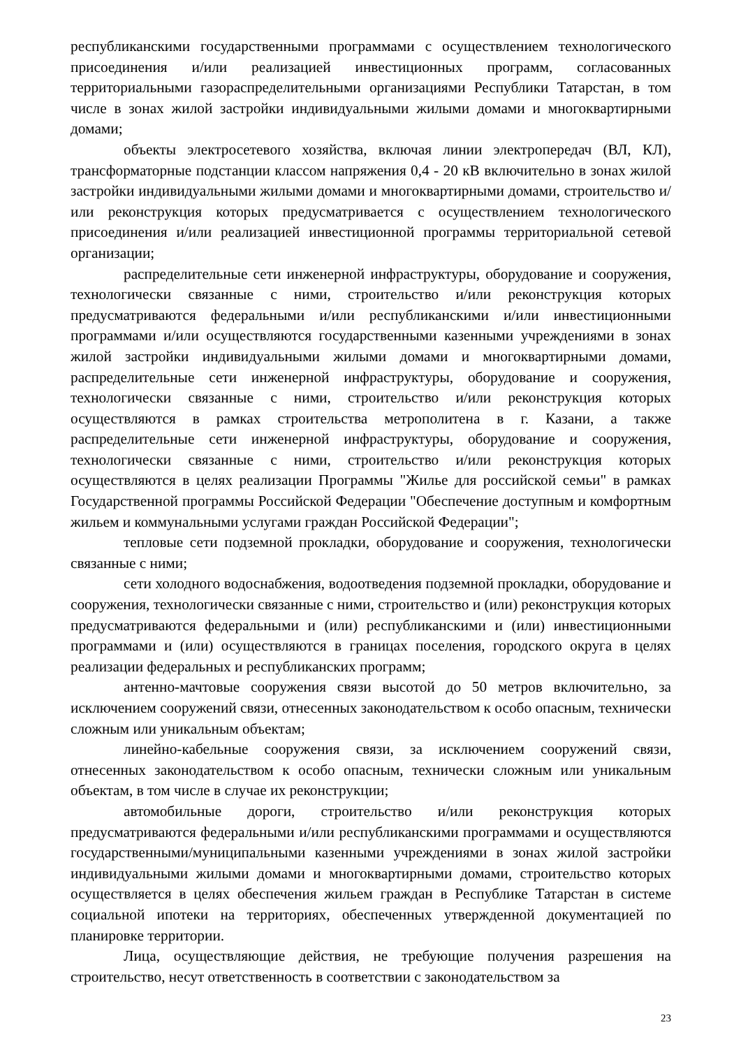республиканскими государственными программами с осуществлением технологического присоединения и/или реализацией инвестиционных программ, согласованных территориальными газораспределительными организациями Республики Татарстан, в том числе в зонах жилой застройки индивидуальными жилыми домами и многоквартирными домами;
объекты электросетевого хозяйства, включая линии электропередач (ВЛ, КЛ), трансформаторные подстанции классом напряжения 0,4 - 20 кВ включительно в зонах жилой застройки индивидуальными жилыми домами и многоквартирными домами, строительство и/или реконструкция которых предусматривается с осуществлением технологического присоединения и/или реализацией инвестиционной программы территориальной сетевой организации;
распределительные сети инженерной инфраструктуры, оборудование и сооружения, технологически связанные с ними, строительство и/или реконструкция которых предусматриваются федеральными и/или республиканскими и/или инвестиционными программами и/или осуществляются государственными казенными учреждениями в зонах жилой застройки индивидуальными жилыми домами и многоквартирными домами, распределительные сети инженерной инфраструктуры, оборудование и сооружения, технологически связанные с ними, строительство и/или реконструкция которых осуществляются в рамках строительства метрополитена в г. Казани, а также распределительные сети инженерной инфраструктуры, оборудование и сооружения, технологически связанные с ними, строительство и/или реконструкция которых осуществляются в целях реализации Программы "Жилье для российской семьи" в рамках Государственной программы Российской Федерации "Обеспечение доступным и комфортным жильем и коммунальными услугами граждан Российской Федерации";
тепловые сети подземной прокладки, оборудование и сооружения, технологически связанные с ними;
сети холодного водоснабжения, водоотведения подземной прокладки, оборудование и сооружения, технологически связанные с ними, строительство и (или) реконструкция которых предусматриваются федеральными и (или) республиканскими и (или) инвестиционными программами и (или) осуществляются в границах поселения, городского округа в целях реализации федеральных и республиканских программ;
антенно-мачтовые сооружения связи высотой до 50 метров включительно, за исключением сооружений связи, отнесенных законодательством к особо опасным, технически сложным или уникальным объектам;
линейно-кабельные сооружения связи, за исключением сооружений связи, отнесенных законодательством к особо опасным, технически сложным или уникальным объектам, в том числе в случае их реконструкции;
автомобильные дороги, строительство и/или реконструкция которых предусматриваются федеральными и/или республиканскими программами и осуществляются государственными/муниципальными казенными учреждениями в зонах жилой застройки индивидуальными жилыми домами и многоквартирными домами, строительство которых осуществляется в целях обеспечения жильем граждан в Республике Татарстан в системе социальной ипотеки на территориях, обеспеченных утвержденной документацией по планировке территории.
Лица, осуществляющие действия, не требующие получения разрешения на строительство, несут ответственность в соответствии с законодательством за
23